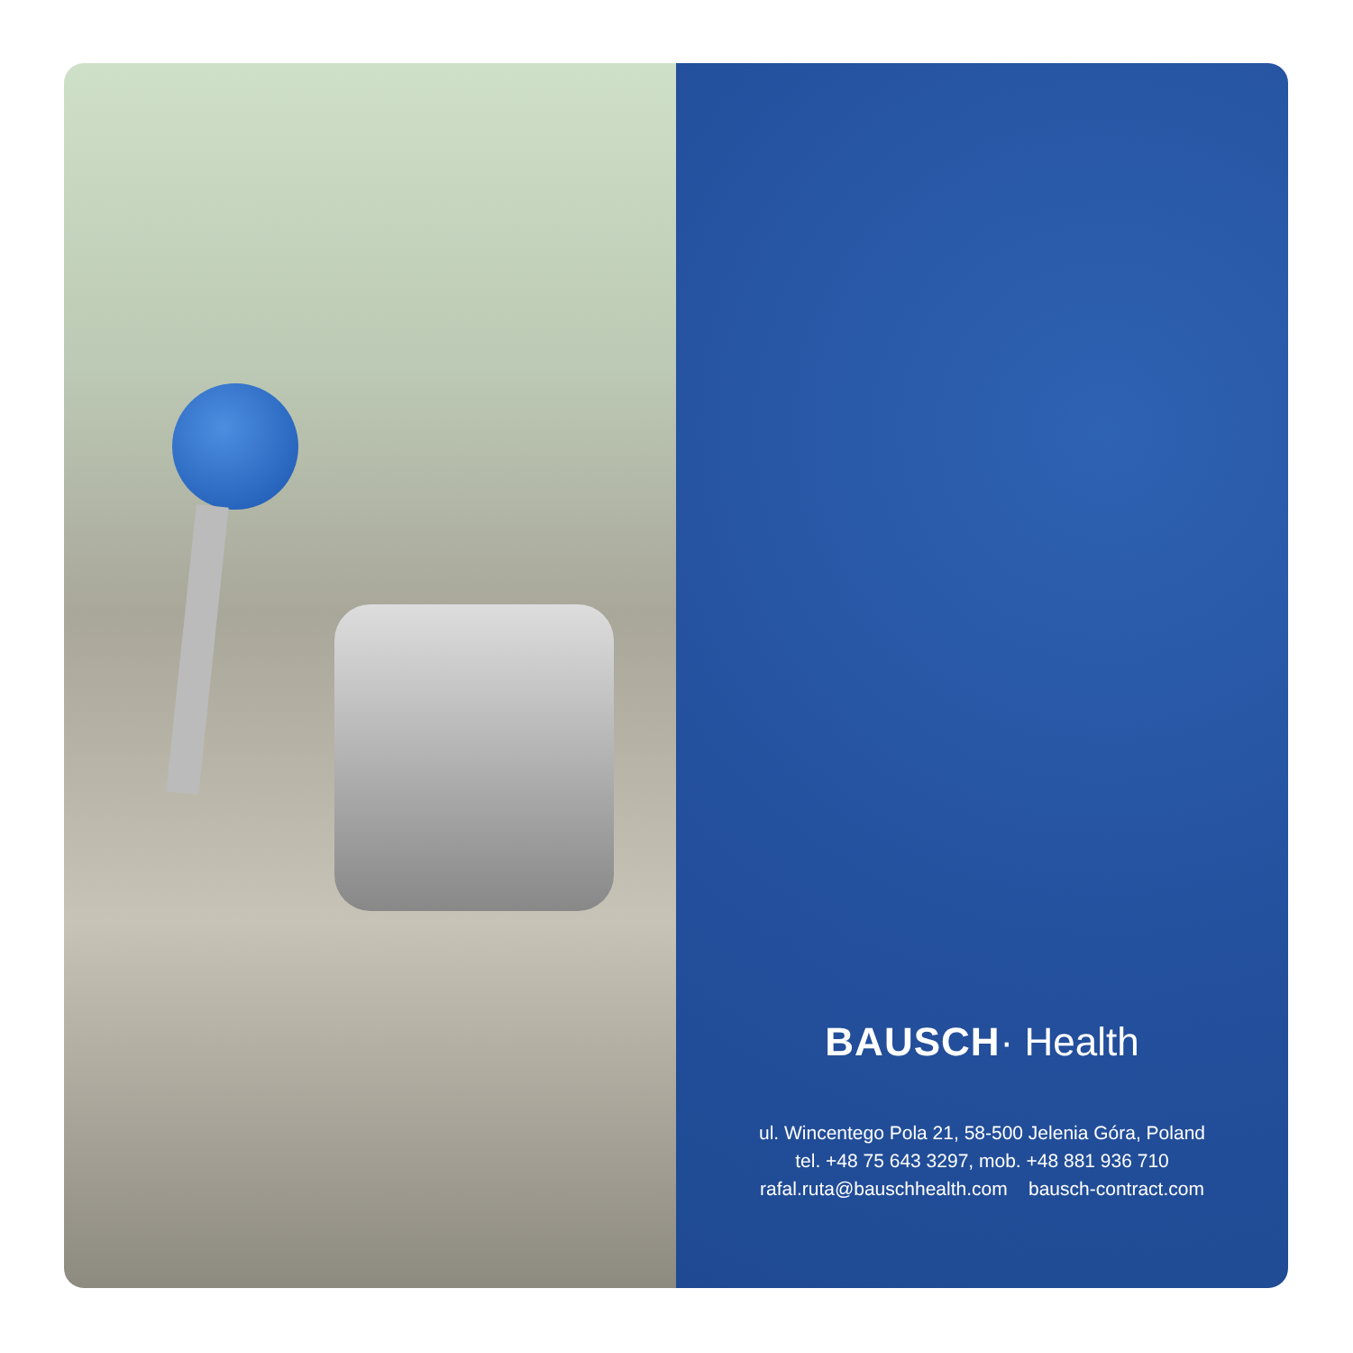BAUSCH· Health
ul. Wincentego Pola 21, 58-500 Jelenia Góra, Poland
tel. +48 75 643 3297, mob. +48 881 936 710
rafal.ruta@bauschhealth.com bausch-contract.com